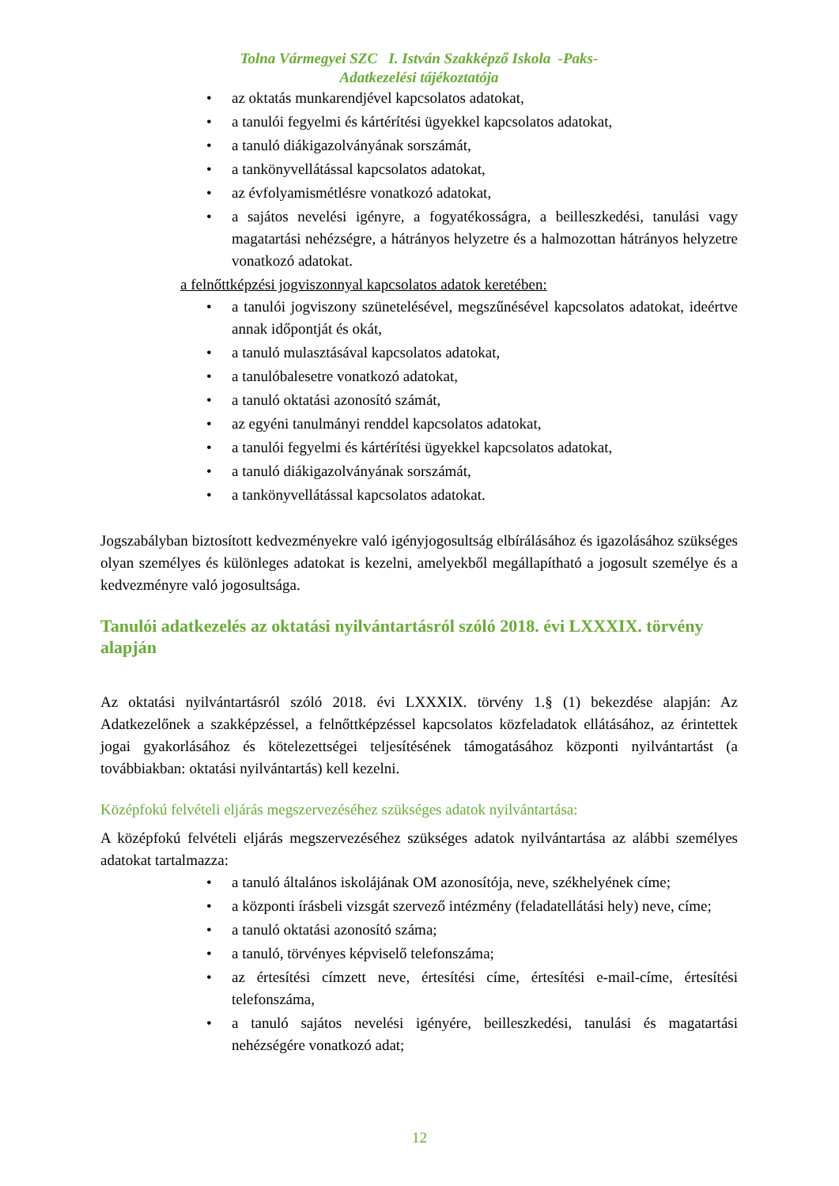Tolna Vármegyei SZC I. István Szakképző Iskola -Paks-
Adatkezelési tájékoztatója
• az oktatás munkarendjével kapcsolatos adatokat,
• a tanulói fegyelmi és kártérítési ügyekkel kapcsolatos adatokat,
• a tanuló diákigazolványának sorszámát,
• a tankönyvellátással kapcsolatos adatokat,
• az évfolyamismétlésre vonatkozó adatokat,
• a sajátos nevelési igényre, a fogyatékosságra, a beilleszkedési, tanulási vagy magatartási nehézségre, a hátrányos helyzetre és a halmozottan hátrányos helyzetre vonatkozó adatokat.
a felnőttképzési jogviszonnyal kapcsolatos adatok keretében:
• a tanulói jogviszony szünetelésével, megszűnésével kapcsolatos adatokat, ideértve annak időpontját és okát,
• a tanuló mulasztásával kapcsolatos adatokat,
• a tanulóbalesetre vonatkozó adatokat,
• a tanuló oktatási azonosító számát,
• az egyéni tanulmányi renddel kapcsolatos adatokat,
• a tanulói fegyelmi és kártérítési ügyekkel kapcsolatos adatokat,
• a tanuló diákigazolványának sorszámát,
• a tankönyvellátással kapcsolatos adatokat.
Jogszabályban biztosított kedvezményekre való igényjogosultság elbírálásához és igazolásához szükséges olyan személyes és különleges adatokat is kezelni, amelyekből megállapítható a jogosult személye és a kedvezményre való jogosultsága.
Tanulói adatkezelés az oktatási nyilvántartásról szóló 2018. évi LXXXIX. törvény alapján
Az oktatási nyilvántartásról szóló 2018. évi LXXXIX. törvény 1.§ (1) bekezdése alapján: Az Adatkezelőnek a szakképzéssel, a felnőttképzéssel kapcsolatos közfeladatok ellátásához, az érintettek jogai gyakorlásához és kötelezettségei teljesítésének támogatásához központi nyilvántartást (a továbbiakban: oktatási nyilvántartás) kell kezelni.
Középfokú felvételi eljárás megszervezéséhez szükséges adatok nyilvántartása:
A középfokú felvételi eljárás megszervezéséhez szükséges adatok nyilvántartása az alábbi személyes adatokat tartalmazza:
• a tanuló általános iskolájának OM azonosítója, neve, székhelyének címe;
• a központi írásbeli vizsgát szervező intézmény (feladatellátási hely) neve, címe;
• a tanuló oktatási azonosító száma;
• a tanuló, törvényes képviselő telefonszáma;
• az értesítési címzett neve, értesítési címe, értesítési e-mail-címe, értesítési telefonszáma,
• a tanuló sajátos nevelési igényére, beilleszkedési, tanulási és magatartási nehézségére vonatkozó adat;
12